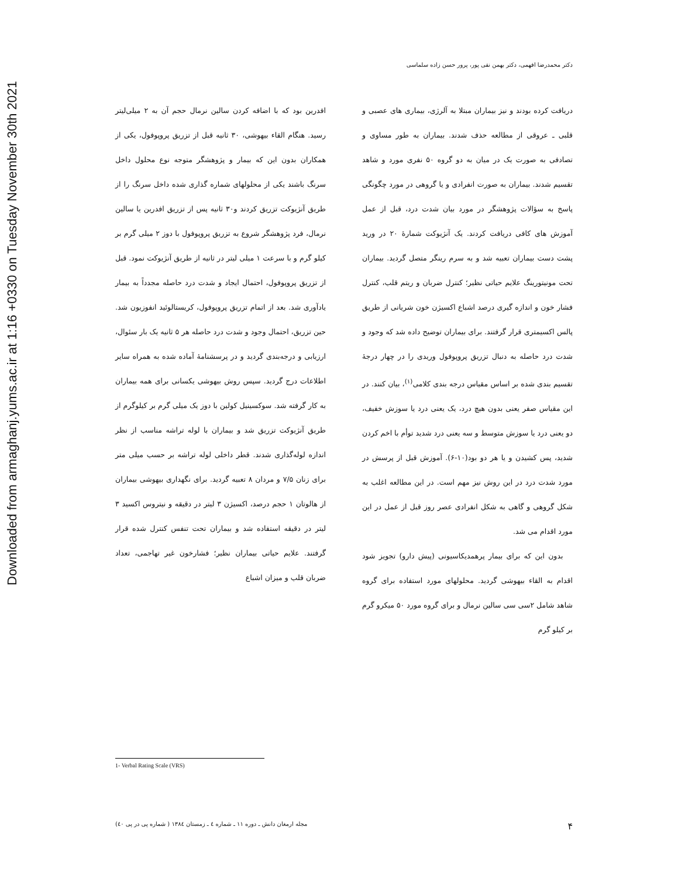Downloaded from armaghanj.yums.ac.ir at 1:16 +0330 on Tuesday November 30th 2021
دکتر محمدرضا افهمی، دکتر بهمن نقی پور، پرور حسن زاده سلماسی
دریافت کرده بودند و نیز بیماران مبتلا به آلرژی، بیماری های عصبی و قلبی ـ عروقی از مطالعه حذف شدند. بیماران به طور مساوی و تصادفی به صورت یک در میان به دو گروه ۵۰ نفری مورد و شاهد تقسیم شدند. بیماران به صورت انفرادی و یا گروهی در مورد چگونگی پاسخ به سؤالات پژوهشگر در مورد بیان شدت درد، قبل از عمل آموزش های کافی دریافت کردند. یک آنژیوکت شمارهٔ ۲۰ در ورید پشت دست بیماران تعبیه شد و به سرم رینگر متصل گردید. بیماران تحت مونیتورینگ علایم حیاتی نظیر؛ کنترل ضربان و ریتم قلب، کنترل فشار خون و اندازه گیری درصد اشباع اکسیژن خون شریانی از طریق پالس اکسیمتری قرار گرفتند. برای بیماران توضیح داده شد که وجود و شدت درد حاصله به دنبال تزریق پروپوفول وریدی را در چهار درجهٔ تقسیم بندی شده بر اساس مقیاس درجه بندی کلامی<sup>(۱)</sup>، بیان کنند. در این مقیاس صفر یعنی بدون هیچ درد، یک یعنی درد یا سوزش خفیف، دو یعنی درد یا سوزش متوسط و سه یعنی درد شدید توأم با اخم کردن شدید، پس کشیدن و یا هر دو بود(۱۰-۶). آموزش قبل از پرسش در مورد شدت درد در این روش نیز مهم است. در این مطالعه اغلب به شکل گروهی و گاهی به شکل انفرادی عصر روز قبل از عمل در این مورد اقدام می شد.
بدون این که برای بیمار پرهمدیکاسیونی (پیش دارو) تجویز شود اقدام به القاء بیهوشی گردید. محلولهای مورد استفاده برای گروه شاهد شامل ۲سی سی سالین نرمال و برای گروه مورد ۵۰ میکرو گرم بر کیلو گرم
افدرین بود که با اضافه کردن سالین نرمال حجم آن به ۲ میلی‌لیتر رسید. هنگام القاء بیهوشی، ۳۰ ثانیه قبل از تزریق پروپوفول، یکی از همکاران بدون این که بیمار و پژوهشگر متوجه نوع محلول داخل سرنگ باشند یکی از محلولهای شماره گذاری شده داخل سرنگ را از طریق آنژیوکت تزریق کردند و۳۰ ثانیه پس از تزریق افدرین یا سالین نرمال، فرد پژوهشگر شروع به تزریق پروپوفول با دوز ۲ میلی گرم بر کیلو گرم و با سرعت ۱ میلی لیتر در ثانیه از طریق آنژیوکت نمود. قبل از تزریق پروپوفول، احتمال ایجاد و شدت درد حاصله مجدداً به بیمار یادآوری شد. بعد از اتمام تزریق پروپوفول، کریستالوئید انفوزیون شد. حین تزریق، احتمال وجود و شدت درد حاصله هر ۵ ثانیه یک بار سئوال، ارزیابی و درجه‌بندی گردید و در پرسشنامهٔ آماده شده به همراه سایر اطلاعات درج گردید. سپس روش بیهوشی یکسانی برای همه بیماران به کار گرفته شد. سوکسینیل کولین با دوز یک میلی گرم بر کیلوگرم از طریق آنژیوکت تزریق شد و بیماران با لوله تراشه مناسب از نظر اندازه لوله‌گذاری شدند. قطر داخلی لوله تراشه بر حسب میلی متر برای زنان ۷/۵ و مردان ۸ تعبیه گردید. برای نگهداری بیهوشی بیماران از هالوتان ۱ حجم درصد، اکسیژن ۳ لیتر در دقیقه و نیتروس اکسید ۳ لیتر در دقیقه استفاده شد و بیماران تحت تنفس کنترل شده قرار گرفتند. علایم حیاتی بیماران نظیر؛ فشارخون غیر تهاجمی، تعداد ضربان قلب و میزان اشباع
1- Verbal Rating Scale (VRS)
۴ مجله ارمغان دانش ـ دوره ۱۱ ـ شماره ٤ ـ زمستان ۱۳۸٤ ( شماره پی در پی ٤۰)